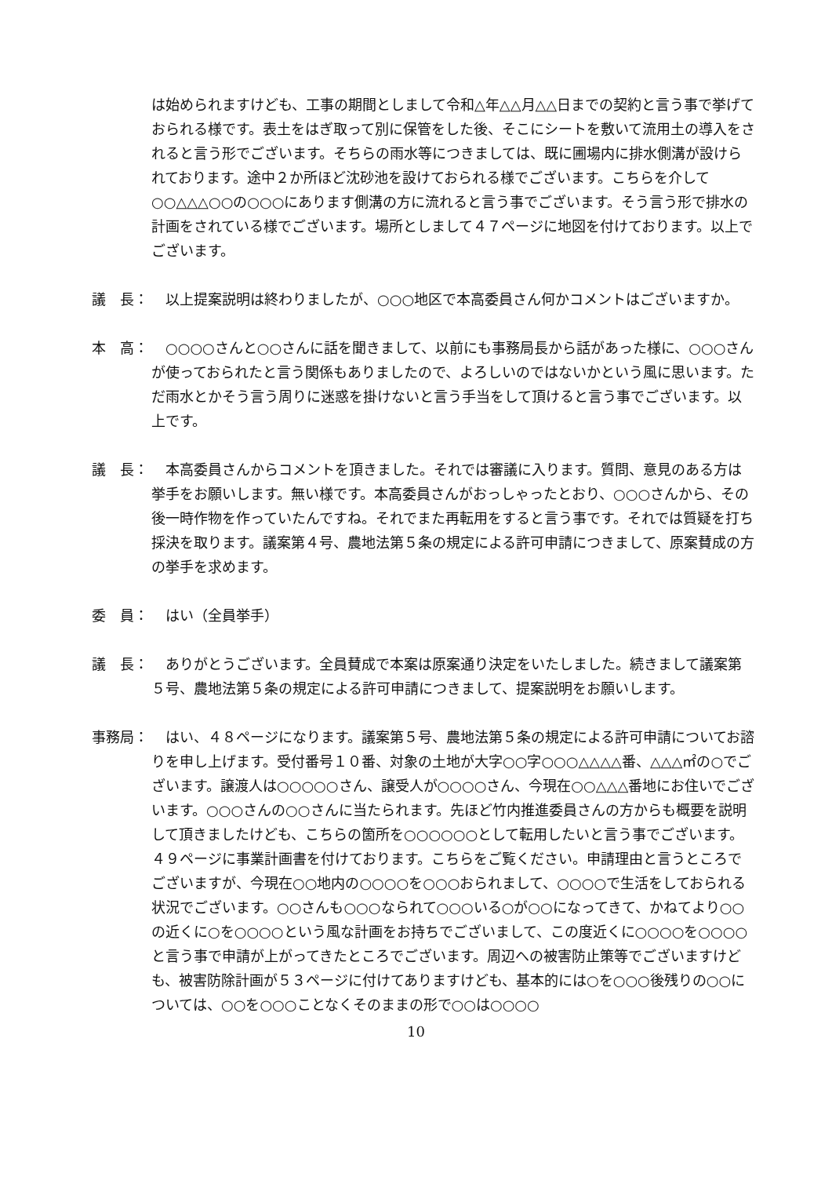は始められますけども、工事の期間としまして令和△年△△月△△日までの契約と言う事で挙げておられる様です。表土をはぎ取って別に保管をした後、そこにシートを敷いて流用土の導入をされると言う形でございます。そちらの雨水等につきましては、既に圃場内に排水側溝が設けられております。途中２か所ほど沈砂池を設けておられる様でございます。こちらを介して○○△△△○○の○○○にあります側溝の方に流れると言う事でございます。そう言う形で排水の計画をされている様でございます。場所としまして４７ページに地図を付けております。以上でございます。
議　長： 　以上提案説明は終わりましたが、○○○地区で本高委員さん何かコメントはございますか。
本　高： 　○○○○さんと○○さんに話を聞きまして、以前にも事務局長から話があった様に、○○○さんが使っておられたと言う関係もありましたので、よろしいのではないかという風に思います。ただ雨水とかそう言う周りに迷惑を掛けないと言う手当をして頂けると言う事でございます。以上です。
議　長： 　本高委員さんからコメントを頂きました。それでは審議に入ります。質問、意見のある方は挙手をお願いします。無い様です。本高委員さんがおっしゃったとおり、○○○さんから、その後一時作物を作っていたんですね。それでまた再転用をすると言う事です。それでは質疑を打ち採決を取ります。議案第４号、農地法第５条の規定による許可申請につきまして、原案賛成の方の挙手を求めます。
委　員： 　はい（全員挙手）
議　長： 　ありがとうございます。全員賛成で本案は原案通り決定をいたしました。続きまして議案第５号、農地法第５条の規定による許可申請につきまして、提案説明をお願いします。
事務局： 　はい、４８ページになります。議案第５号、農地法第５条の規定による許可申請についてお諮りを申し上げます。受付番号１０番、対象の土地が大字○○字○○○△△△△番、△△△㎡の○でございます。譲渡人は○○○○○さん、譲受人が○○○○さん、今現在○○△△△番地にお住いでございます。○○○さんの○○さんに当たられます。先ほど竹内推進委員さんの方からも概要を説明して頂きましたけども、こちらの箇所を○○○○○○として転用したいと言う事でございます。４９ページに事業計画書を付けております。こちらをご覧ください。申請理由と言うところでございますが、今現在○○地内の○○○○を○○○おられまして、○○○○で生活をしておられる状況でございます。○○さんも○○○なられて○○○いる○が○○になってきて、かねてより○○の近くに○を○○○○という風な計画をお持ちでございまして、この度近くに○○○○を○○○○と言う事で申請が上がってきたところでございます。周辺への被害防止策等でございますけども、被害防除計画が５３ページに付けてありますけども、基本的には○を○○○後残りの○○については、○○を○○○ことなくそのままの形で○○は○○○○
10